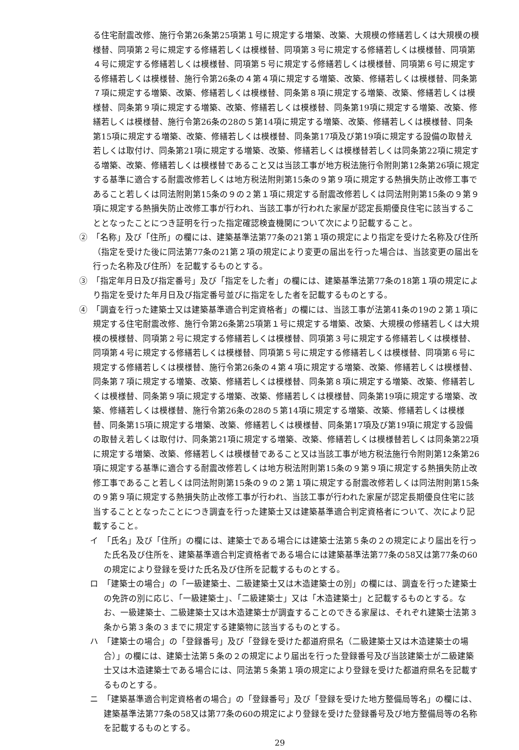る住宅耐震改修、施行令第26条第25項第１号に規定する増築、改築、大規模の修繕若しくは大規模の模様替、同項第２号に規定する修繕若しくは模様替、同項第３号に規定する修繕若しくは模様替、同項第４号に規定する修繕若しくは模様替、同項第５号に規定する修繕若しくは模様替、同項第６号に規定する修繕若しくは模様替、施行令第26条の４第４項に規定する増築、改築、修繕若しくは模様替、同条第７項に規定する増築、改築、修繕若しくは模様替、同条第８項に規定する増築、改築、修繕若しくは模様替、同条第９項に規定する増築、改築、修繕若しくは模様替、同条第19項に規定する増築、改築、修繕若しくは模様替、施行令第26条の28の５第14項に規定する増築、改築、修繕若しくは模様替、同条第15項に規定する増築、改築、修繕若しくは模様替、同条第17項及び第19項に規定する設備の取替え若しくは取付け、同条第21項に規定する増築、改築、修繕若しくは模様替若しくは同条第22項に規定する増築、改築、修繕若しくは模様替であること又は当該工事が地方税法施行令附則第12条第26項に規定する基準に適合する耐震改修若しくは地方税法附則第15条の９第９項に規定する熱損失防止改修工事であること若しくは同法附則第15条の９の２第１項に規定する耐震改修若しくは同法附則第15条の９第９項に規定する熱損失防止改修工事が行われ、当該工事が行われた家屋が認定長期優良住宅に該当することとなったことにつき証明を行った指定確認検査機関について次により記載すること。
②　「名称」及び「住所」の欄には、建築基準法第77条の21第１項の規定により指定を受けた名称及び住所（指定を受けた後に同法第77条の21第２項の規定により変更の届出を行った場合は、当該変更の届出を行った名称及び住所）を記載するものとする。
③　「指定年月日及び指定番号」及び「指定をした者」の欄には、建築基準法第77条の18第１項の規定により指定を受けた年月日及び指定番号並びに指定をした者を記載するものとする。
④　「調査を行った建築士又は建築基準適合判定資格者」の欄には、当該工事が法第41条の19の２第１項に規定する住宅耐震改修、施行令第26条第25項第１号に規定する増築、改築、大規模の修繕若しくは大規模の模様替、同項第２号に規定する修繕若しくは模様替、同項第３号に規定する修繕若しくは模様替、同項第４号に規定する修繕若しくは模様替、同項第５号に規定する修繕若しくは模様替、同項第６号に規定する修繕若しくは模様替、施行令第26条の４第４項に規定する増築、改築、修繕若しくは模様替、同条第７項に規定する増築、改築、修繕若しくは模様替、同条第８項に規定する増築、改築、修繕若しくは模様替、同条第９項に規定する増築、改築、修繕若しくは模様替、同条第19項に規定する増築、改築、修繕若しくは模様替、施行令第26条の28の５第14項に規定する増築、改築、修繕若しくは模様替、同条第15項に規定する増築、改築、修繕若しくは模様替、同条第17項及び第19項に規定する設備の取替え若しくは取付け、同条第21項に規定する増築、改築、修繕若しくは模様替若しくは同条第22項に規定する増築、改築、修繕若しくは模様替であること又は当該工事が地方税法施行令附則第12条第26項に規定する基準に適合する耐震改修若しくは地方税法附則第15条の９第９項に規定する熱損失防止改修工事であること若しくは同法附則第15条の９の２第１項に規定する耐震改修若しくは同法附則第15条の９第９項に規定する熱損失防止改修工事が行われ、当該工事が行われた家屋が認定長期優良住宅に該当することとなったことにつき調査を行った建築士又は建築基準適合判定資格者について、次により記載すること。
イ　「氏名」及び「住所」の欄には、建築士である場合には建築士法第５条の２の規定により届出を行った氏名及び住所を、建築基準適合判定資格者である場合には建築基準法第77条の58又は第77条の60の規定により登録を受けた氏名及び住所を記載するものとする。
ロ　「建築士の場合」の「一級建築士、二級建築士又は木造建築士の別」の欄には、調査を行った建築士の免許の別に応じ、「一級建築士」、「二級建築士」又は「木造建築士」と記載するものとする。なお、一級建築士、二級建築士又は木造建築士が調査することのできる家屋は、それぞれ建築士法第３条から第３条の３までに規定する建築物に該当するものとする。
ハ　「建築士の場合」の「登録番号」及び「登録を受けた都道府県名（二級建築士又は木造建築士の場合）」の欄には、建築士法第５条の２の規定により届出を行った登録番号及び当該建築士が二級建築士又は木造建築士である場合には、同法第５条第１項の規定により登録を受けた都道府県名を記載するものとする。
ニ　「建築基準適合判定資格者の場合」の「登録番号」及び「登録を受けた地方整備局等名」の欄には、建築基準法第77条の58又は第77条の60の規定により登録を受けた登録番号及び地方整備局等の名称を記載するものとする。
29